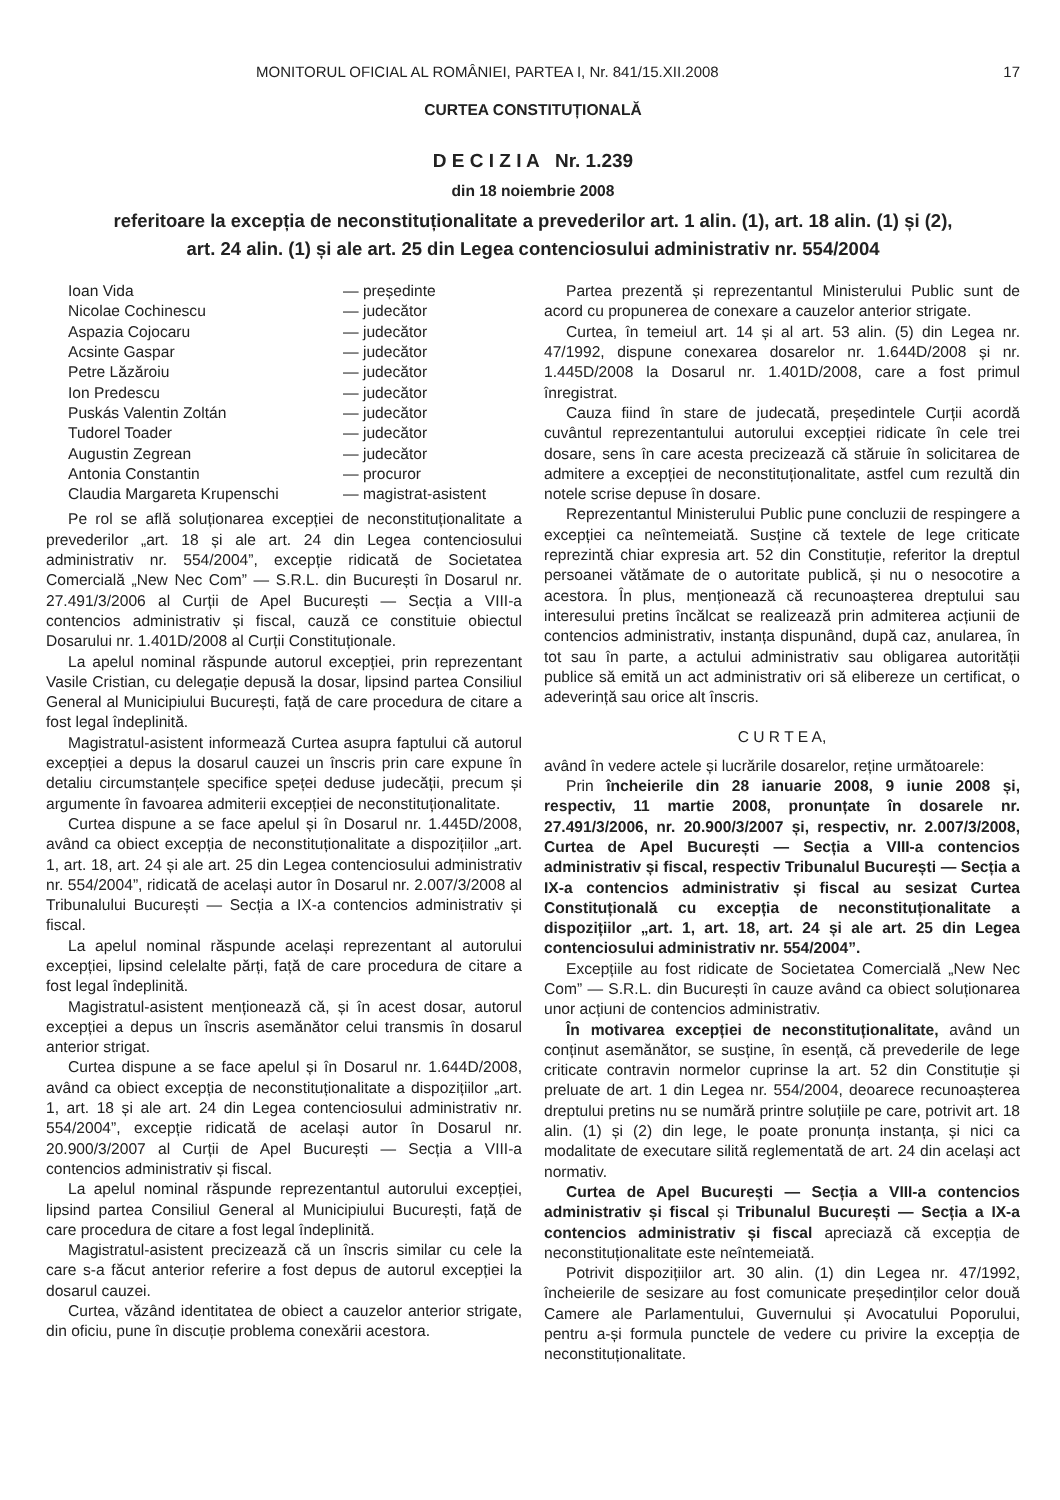MONITORUL OFICIAL AL ROMÂNIEI, PARTEA I, Nr. 841/15.XII.2008 17
CURTEA CONSTITUȚIONALĂ
D E C I Z I A Nr. 1.239
din 18 noiembrie 2008
referitoare la excepția de neconstituționalitate a prevederilor art. 1 alin. (1), art. 18 alin. (1) și (2),
art. 24 alin. (1) și ale art. 25 din Legea contenciosului administrativ nr. 554/2004
Ioan Vida — președinte Nicolae Cochinescu — judecător Aspazia Cojocaru — judecător Acsinte Gaspar — judecător Petre Lăzăroiu — judecător Ion Predescu — judecător Puskás Valentin Zoltán — judecător Tudorel Toader — judecător Augustin Zegrean — judecător Antonia Constantin — procuror Claudia Margareta Krupenschi — magistrat-asistent
Pe rol se află soluționarea excepției de neconstituționalitate a prevederilor „art. 18 și ale art. 24 din Legea contenciosului administrativ nr. 554/2004”, excepție ridicată de Societatea Comercială „New Nec Com” — S.R.L. din București în Dosarul nr. 27.491/3/2006 al Curții de Apel București — Secția a VIII-a contencios administrativ și fiscal, cauză ce constituie obiectul Dosarului nr. 1.401D/2008 al Curții Constituționale.
La apelul nominal răspunde autorul excepției, prin reprezentant Vasile Cristian, cu delegație depusă la dosar, lipsind partea Consiliul General al Municipiului București, față de care procedura de citare a fost legal îndeplinită.
Magistratul-asistent informează Curtea asupra faptului că autorul excepției a depus la dosarul cauzei un înscris prin care expune în detaliu circumstanțele specifice speței deduse judecății, precum și argumente în favoarea admiterii excepției de neconstituționalitate.
Curtea dispune a se face apelul și în Dosarul nr. 1.445D/2008, având ca obiect excepția de neconstituționalitate a dispozițiilor „art. 1, art. 18, art. 24 și ale art. 25 din Legea contenciosului administrativ nr. 554/2004”, ridicată de același autor în Dosarul nr. 2.007/3/2008 al Tribunalului București — Secția a IX-a contencios administrativ și fiscal.
La apelul nominal răspunde același reprezentant al autorului excepției, lipsind celelalte părți, față de care procedura de citare a fost legal îndeplinită.
Magistratul-asistent menționează că, și în acest dosar, autorul excepției a depus un înscris asemănător celui transmis în dosarul anterior strigat.
Curtea dispune a se face apelul și în Dosarul nr. 1.644D/2008, având ca obiect excepția de neconstituționalitate a dispozițiilor „art. 1, art. 18 și ale art. 24 din Legea contenciosului administrativ nr. 554/2004”, excepție ridicată de același autor în Dosarul nr. 20.900/3/2007 al Curții de Apel București — Secția a VIII-a contencios administrativ și fiscal.
La apelul nominal răspunde reprezentantul autorului excepției, lipsind partea Consiliul General al Municipiului București, față de care procedura de citare a fost legal îndeplinită.
Magistratul-asistent precizează că un înscris similar cu cele la care s-a făcut anterior referire a fost depus de autorul excepției la dosarul cauzei.
Curtea, văzând identitatea de obiect a cauzelor anterior strigate, din oficiu, pune în discuție problema conexării acestora.
Partea prezentă și reprezentantul Ministerului Public sunt de acord cu propunerea de conexare a cauzelor anterior strigate.
Curtea, în temeiul art. 14 și al art. 53 alin. (5) din Legea nr. 47/1992, dispune conexarea dosarelor nr. 1.644D/2008 și nr. 1.445D/2008 la Dosarul nr. 1.401D/2008, care a fost primul înregistrat.
Cauza fiind în stare de judecată, președintele Curții acordă cuvântul reprezentantului autorului excepției ridicate în cele trei dosare, sens în care acesta precizează că stăruie în solicitarea de admitere a excepției de neconstituționalitate, astfel cum rezultă din notele scrise depuse în dosare.
Reprezentantul Ministerului Public pune concluzii de respingere a excepției ca neîntemeiată. Susține că textele de lege criticate reprezintă chiar expresia art. 52 din Constituție, referitor la dreptul persoanei vătămate de o autoritate publică, și nu o nesocotire a acestora. În plus, menționează că recunoașterea dreptului sau interesului pretins încălcat se realizează prin admiterea acțiunii de contencios administrativ, instanța dispunând, după caz, anularea, în tot sau în parte, a actului administrativ sau obligarea autorității publice să emită un act administrativ ori să elibereze un certificat, o adeverință sau orice alt înscris.
C U R T E A,
având în vedere actele și lucrările dosarelor, reține următoarele:
Prin încheierile din 28 ianuarie 2008, 9 iunie 2008 și, respectiv, 11 martie 2008, pronunțate în dosarele nr. 27.491/3/2006, nr. 20.900/3/2007 și, respectiv, nr. 2.007/3/2008, Curtea de Apel București — Secția a VIII-a contencios administrativ și fiscal, respectiv Tribunalul București — Secția a IX-a contencios administrativ și fiscal au sesizat Curtea Constituțională cu excepția de neconstituționalitate a dispozițiilor „art. 1, art. 18, art. 24 și ale art. 25 din Legea contenciosului administrativ nr. 554/2004”.
Excepțiile au fost ridicate de Societatea Comercială „New Nec Com” — S.R.L. din București în cauze având ca obiect soluționarea unor acțiuni de contencios administrativ.
În motivarea excepției de neconstituționalitate, având un conținut asemănător, se susține, în esență, că prevederile de lege criticate contravin normelor cuprinse la art. 52 din Constituție și preluate de art. 1 din Legea nr. 554/2004, deoarece recunoașterea dreptului pretins nu se numără printre soluțiile pe care, potrivit art. 18 alin. (1) și (2) din lege, le poate pronunța instanța, și nici ca modalitate de executare silită reglementată de art. 24 din același act normativ.
Curtea de Apel București — Secția a VIII-a contencios administrativ și fiscal și Tribunalul București — Secția a IX-a contencios administrativ și fiscal apreciază că excepția de neconstituționalitate este neîntemeiată.
Potrivit dispozițiilor art. 30 alin. (1) din Legea nr. 47/1992, încheierile de sesizare au fost comunicate președinților celor două Camere ale Parlamentului, Guvernului și Avocatului Poporului, pentru a-și formula punctele de vedere cu privire la excepția de neconstituționalitate.